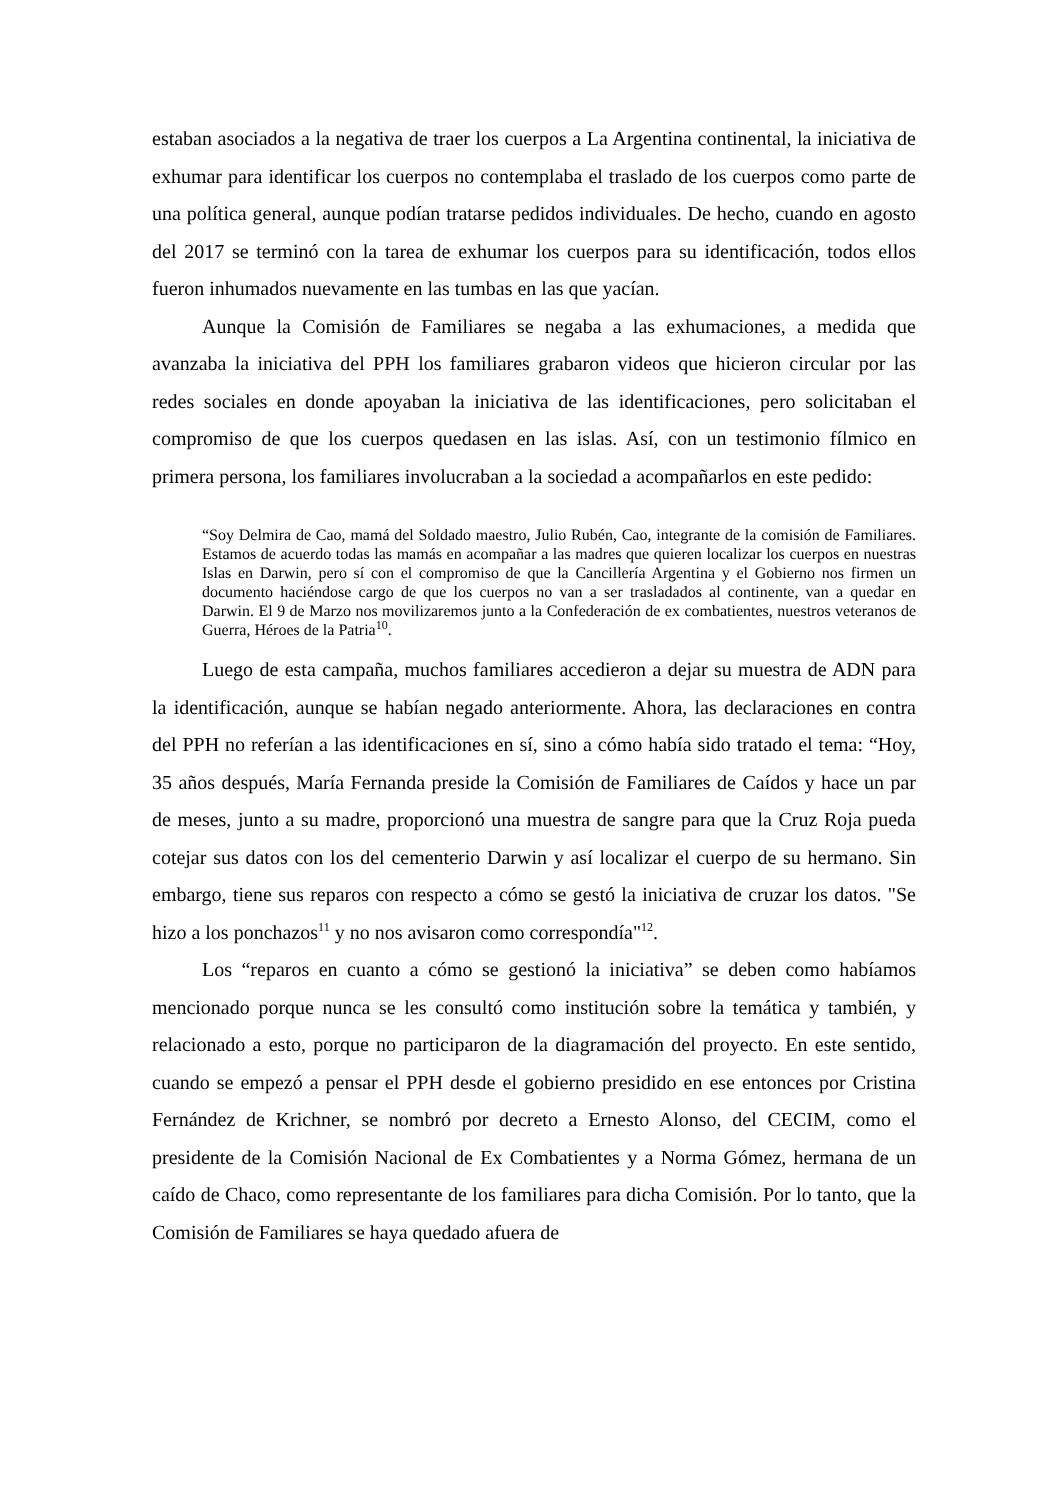estaban asociados a la negativa de traer los cuerpos a La Argentina continental, la iniciativa de exhumar para identificar los cuerpos no contemplaba el traslado de los cuerpos como parte de una política general, aunque podían tratarse pedidos individuales. De hecho, cuando en agosto del 2017 se terminó con la tarea de exhumar los cuerpos para su identificación, todos ellos fueron inhumados nuevamente en las tumbas en las que yacían.
Aunque la Comisión de Familiares se negaba a las exhumaciones, a medida que avanzaba la iniciativa del PPH los familiares grabaron videos que hicieron circular por las redes sociales en donde apoyaban la iniciativa de las identificaciones, pero solicitaban el compromiso de que los cuerpos quedasen en las islas. Así, con un testimonio fílmico en primera persona, los familiares involucraban a la sociedad a acompañarlos en este pedido:
“Soy Delmira de Cao, mamá del Soldado maestro, Julio Rubén, Cao, integrante de la comisión de Familiares. Estamos de acuerdo todas las mamás en acompañar a las madres que quieren localizar los cuerpos en nuestras Islas en Darwin, pero sí con el compromiso de que la Cancillería Argentina y el Gobierno nos firmen un documento haciéndose cargo de que los cuerpos no van a ser trasladados al continente, van a quedar en Darwin. El 9 de Marzo nos movilizaremos junto a la Confederación de ex combatientes, nuestros veteranos de Guerra, Héroes de la Patria<sup>10</sup>.
Luego de esta campaña, muchos familiares accedieron a dejar su muestra de ADN para la identificación, aunque se habían negado anteriormente. Ahora, las declaraciones en contra del PPH no referían a las identificaciones en sí, sino a cómo había sido tratado el tema: “Hoy, 35 años después, María Fernanda preside la Comisión de Familiares de Caídos y hace un par de meses, junto a su madre, proporcionó una muestra de sangre para que la Cruz Roja pueda cotejar sus datos con los del cementerio Darwin y así localizar el cuerpo de su hermano. Sin embargo, tiene sus reparos con respecto a cómo se gestó la iniciativa de cruzar los datos. "Se hizo a los ponchazos<sup>11</sup> y no nos avisaron como correspondía"<sup>12</sup>.
Los “reparos en cuanto a cómo se gestionó la iniciativa” se deben como habíamos mencionado porque nunca se les consultó como institución sobre la temática y también, y relacionado a esto, porque no participaron de la diagramación del proyecto. En este sentido, cuando se empezó a pensar el PPH desde el gobierno presidido en ese entonces por Cristina Fernández de Krichner, se nombró por decreto a Ernesto Alonso, del CECIM, como el presidente de la Comisión Nacional de Ex Combatientes y a Norma Gómez, hermana de un caído de Chaco, como representante de los familiares para dicha Comisión. Por lo tanto, que la Comisión de Familiares se haya quedado afuera de